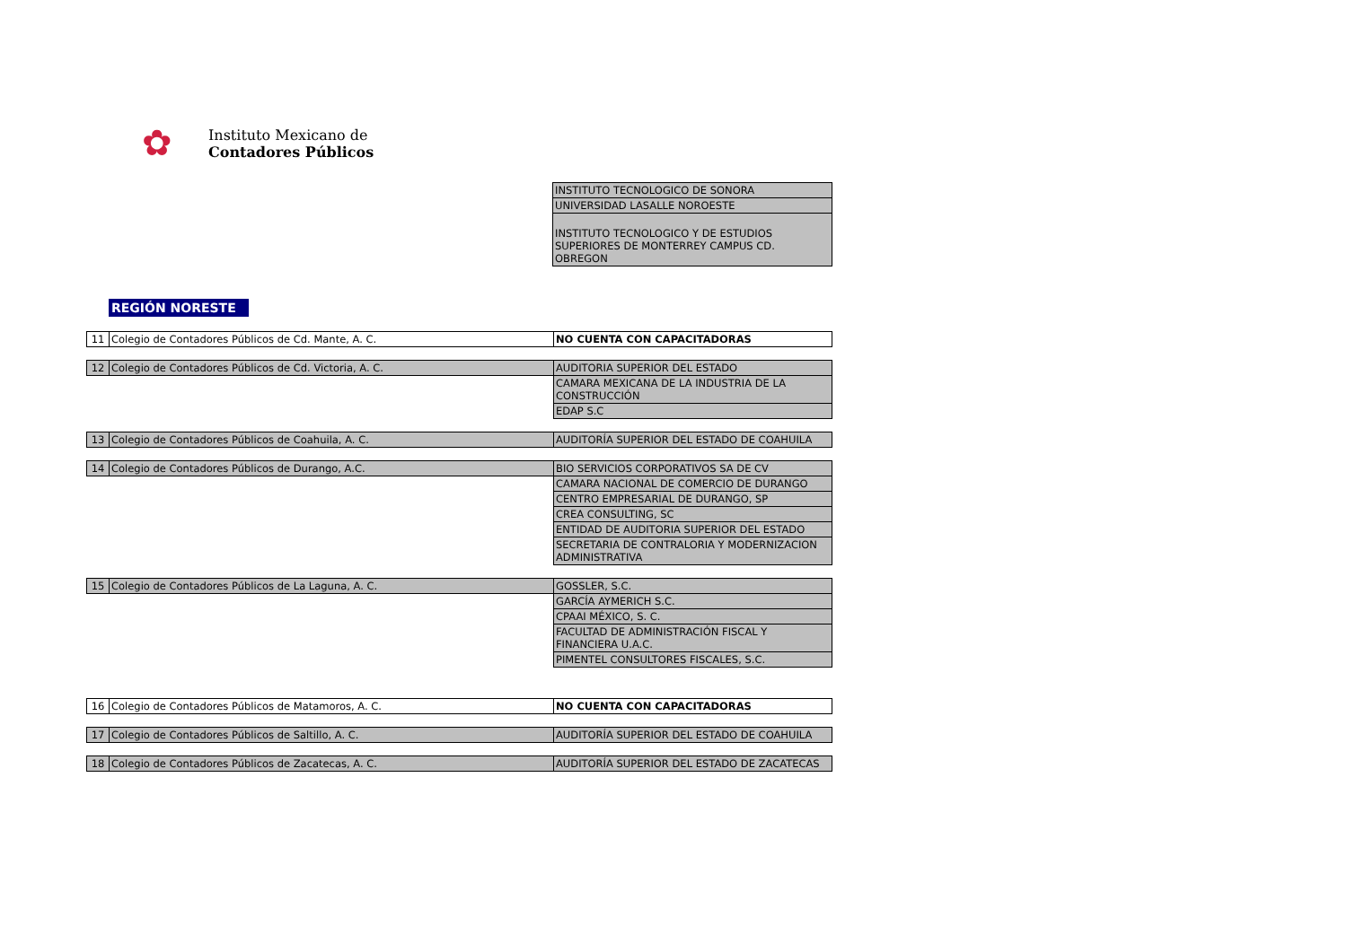✿
Instituto Mexicano de
Contadores Públicos
| INSTITUTO TECNOLOGICO DE SONORA |
| UNIVERSIDAD LASALLE NOROESTE |
| INSTITUTO TECNOLOGICO Y DE ESTUDIOS SUPERIORES DE MONTERREY CAMPUS CD. OBREGON |
REGIÓN NORESTE
| 11 | Colegio de Contadores Públicos de Cd. Mante, A. C. | NO CUENTA CON CAPACITADORAS |
| 12 | Colegio de Contadores Públicos de Cd. Victoria, A. C. | AUDITORIA SUPERIOR DEL ESTADO |
| | | CAMARA MEXICANA DE LA INDUSTRIA DE LA CONSTRUCCIÓN |
| | | EDAP S.C |
| 13 | Colegio de Contadores Públicos de Coahuila, A. C. | AUDITORÍA SUPERIOR DEL ESTADO DE COAHUILA |
| 14 | Colegio de Contadores Públicos de Durango, A.C. | BIO SERVICIOS CORPORATIVOS SA DE CV |
| | | CAMARA NACIONAL DE COMERCIO DE DURANGO |
| | | CENTRO EMPRESARIAL DE DURANGO, SP |
| | | CREA CONSULTING, SC |
| | | ENTIDAD DE AUDITORIA SUPERIOR DEL ESTADO |
| | | SECRETARIA DE CONTRALORIA Y MODERNIZACION ADMINISTRATIVA |
| 15 | Colegio de Contadores Públicos de La Laguna, A. C. | GOSSLER, S.C. |
| | | GARCÍA AYMERICH S.C. |
| | | CPAAI MÉXICO, S. C. |
| | | FACULTAD DE ADMINISTRACIÓN FISCAL Y FINANCIERA U.A.C. |
| | | PIMENTEL CONSULTORES FISCALES, S.C. |
| 16 | Colegio de Contadores Públicos de Matamoros, A. C. | NO CUENTA CON CAPACITADORAS |
| 17 | Colegio de Contadores Públicos de Saltillo, A. C. | AUDITORÍA SUPERIOR DEL ESTADO DE COAHUILA |
| 18 | Colegio de Contadores Públicos de Zacatecas, A. C. | AUDITORÍA SUPERIOR DEL ESTADO DE ZACATECAS |